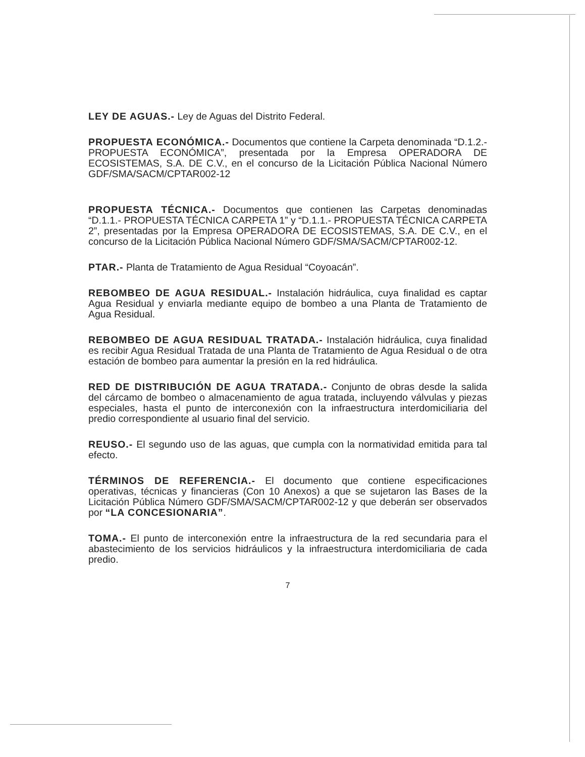LEY DE AGUAS.- Ley de Aguas del Distrito Federal.
PROPUESTA ECONÓMICA.- Documentos que contiene la Carpeta denominada “D.1.2.- PROPUESTA ECONÓMICA”, presentada por la Empresa OPERADORA DE ECOSISTEMAS, S.A. DE C.V., en el concurso de la Licitación Pública Nacional Número GDF/SMA/SACM/CPTAR002-12
PROPUESTA TÉCNICA.- Documentos que contienen las Carpetas denominadas “D.1.1.- PROPUESTA TÉCNICA CARPETA 1” y “D.1.1.- PROPUESTA TÉCNICA CARPETA 2”, presentadas por la Empresa OPERADORA DE ECOSISTEMAS, S.A. DE C.V., en el concurso de la Licitación Pública Nacional Número GDF/SMA/SACM/CPTAR002-12.
PTAR.- Planta de Tratamiento de Agua Residual “Coyoacán”.
REBOMBEO DE AGUA RESIDUAL.- Instalación hidráulica, cuya finalidad es captar Agua Residual y enviarla mediante equipo de bombeo a una Planta de Tratamiento de Agua Residual.
REBOMBEO DE AGUA RESIDUAL TRATADA.- Instalación hidráulica, cuya finalidad es recibir Agua Residual Tratada de una Planta de Tratamiento de Agua Residual o de otra estación de bombeo para aumentar la presión en la red hidráulica.
RED DE DISTRIBUCIÓN DE AGUA TRATADA.- Conjunto de obras desde la salida del cárcamo de bombeo o almacenamiento de agua tratada, incluyendo válvulas y piezas especiales, hasta el punto de interconexión con la infraestructura interdomiciliaria del predio correspondiente al usuario final del servicio.
REUSO.- El segundo uso de las aguas, que cumpla con la normatividad emitida para tal efecto.
TÉRMINOS DE REFERENCIA.- El documento que contiene especificaciones operativas, técnicas y financieras (Con 10 Anexos) a que se sujetaron las Bases de la Licitación Pública Número GDF/SMA/SACM/CPTAR002-12 y que deberán ser observados por “LA CONCESIONARIA”.
TOMA.- El punto de interconexión entre la infraestructura de la red secundaria para el abastecimiento de los servicios hidráulicos y la infraestructura interdomiciliaria de cada predio.
7